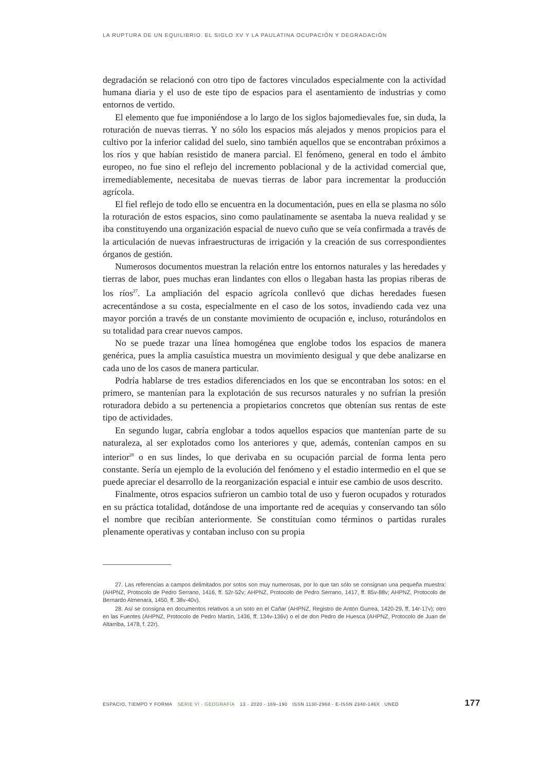LA RUPTURA DE UN EQUILIBRIO. EL SIGLO XV Y LA PAULATINA OCUPACIÓN Y DEGRADACIÓN
degradación se relacionó con otro tipo de factores vinculados especialmente con la actividad humana diaria y el uso de este tipo de espacios para el asentamiento de industrias y como entornos de vertido.
El elemento que fue imponiéndose a lo largo de los siglos bajomedievales fue, sin duda, la roturación de nuevas tierras. Y no sólo los espacios más alejados y menos propicios para el cultivo por la inferior calidad del suelo, sino también aquellos que se encontraban próximos a los ríos y que habían resistido de manera parcial. El fenómeno, general en todo el ámbito europeo, no fue sino el reflejo del incremento poblacional y de la actividad comercial que, irremediablemente, necesitaba de nuevas tierras de labor para incrementar la producción agrícola.
El fiel reflejo de todo ello se encuentra en la documentación, pues en ella se plasma no sólo la roturación de estos espacios, sino como paulatinamente se asentaba la nueva realidad y se iba constituyendo una organización espacial de nuevo cuño que se veía confirmada a través de la articulación de nuevas infraestructuras de irrigación y la creación de sus correspondientes órganos de gestión.
Numerosos documentos muestran la relación entre los entornos naturales y las heredades y tierras de labor, pues muchas eran lindantes con ellos o llegaban hasta las propias riberas de los ríos<sup>27</sup>. La ampliación del espacio agrícola conllevó que dichas heredades fuesen acrecentándose a su costa, especialmente en el caso de los sotos, invadiendo cada vez una mayor porción a través de un constante movimiento de ocupación e, incluso, roturándolos en su totalidad para crear nuevos campos.
No se puede trazar una línea homogénea que englobe todos los espacios de manera genérica, pues la amplia casuística muestra un movimiento desigual y que debe analizarse en cada uno de los casos de manera particular.
Podría hablarse de tres estadios diferenciados en los que se encontraban los sotos: en el primero, se mantenían para la explotación de sus recursos naturales y no sufrían la presión roturadora debido a su pertenencia a propietarios concretos que obtenían sus rentas de este tipo de actividades.
En segundo lugar, cabría englobar a todos aquellos espacios que mantenían parte de su naturaleza, al ser explotados como los anteriores y que, además, contenían campos en su interior<sup>28</sup> o en sus lindes, lo que derivaba en su ocupación parcial de forma lenta pero constante. Sería un ejemplo de la evolución del fenómeno y el estadio intermedio en el que se puede apreciar el desarrollo de la reorganización espacial e intuir ese cambio de usos descrito.
Finalmente, otros espacios sufrieron un cambio total de uso y fueron ocupados y roturados en su práctica totalidad, dotándose de una importante red de acequias y conservando tan sólo el nombre que recibían anteriormente. Se constituían como términos o partidas rurales plenamente operativas y contaban incluso con su propia
27. Las referencias a campos delimitados por sotos son muy numerosas, por lo que tan sólo se consignan una pequeña muestra: (AHPNZ, Protocolo de Pedro Serrano, 1416, ff. 52r-52v; AHPNZ, Protocolo de Pedro Serrano, 1417, ff. 85v-88v; AHPNZ, Protocolo de Bernardo Almenara, 1450, ff. 38v-40v).
28. Así se consigna en documentos relativos a un soto en el Cañar (AHPNZ, Registro de Antón Gurrea, 1420-29, ff. 14r-17v); otro en las Fuentes (AHPNZ, Protocolo de Pedro Martín, 1436, ff. 134v-136v) o el de don Pedro de Huesca (AHPNZ, Protocolo de Juan de Altarriba, 1478, f. 22r).
ESPACIO, TIEMPO Y FORMA SERIE VI · GEOGRAFÍA 13 · 2020 · 169–190 ISSN 1130-2968 · E-ISSN 2340-146X UNED 177